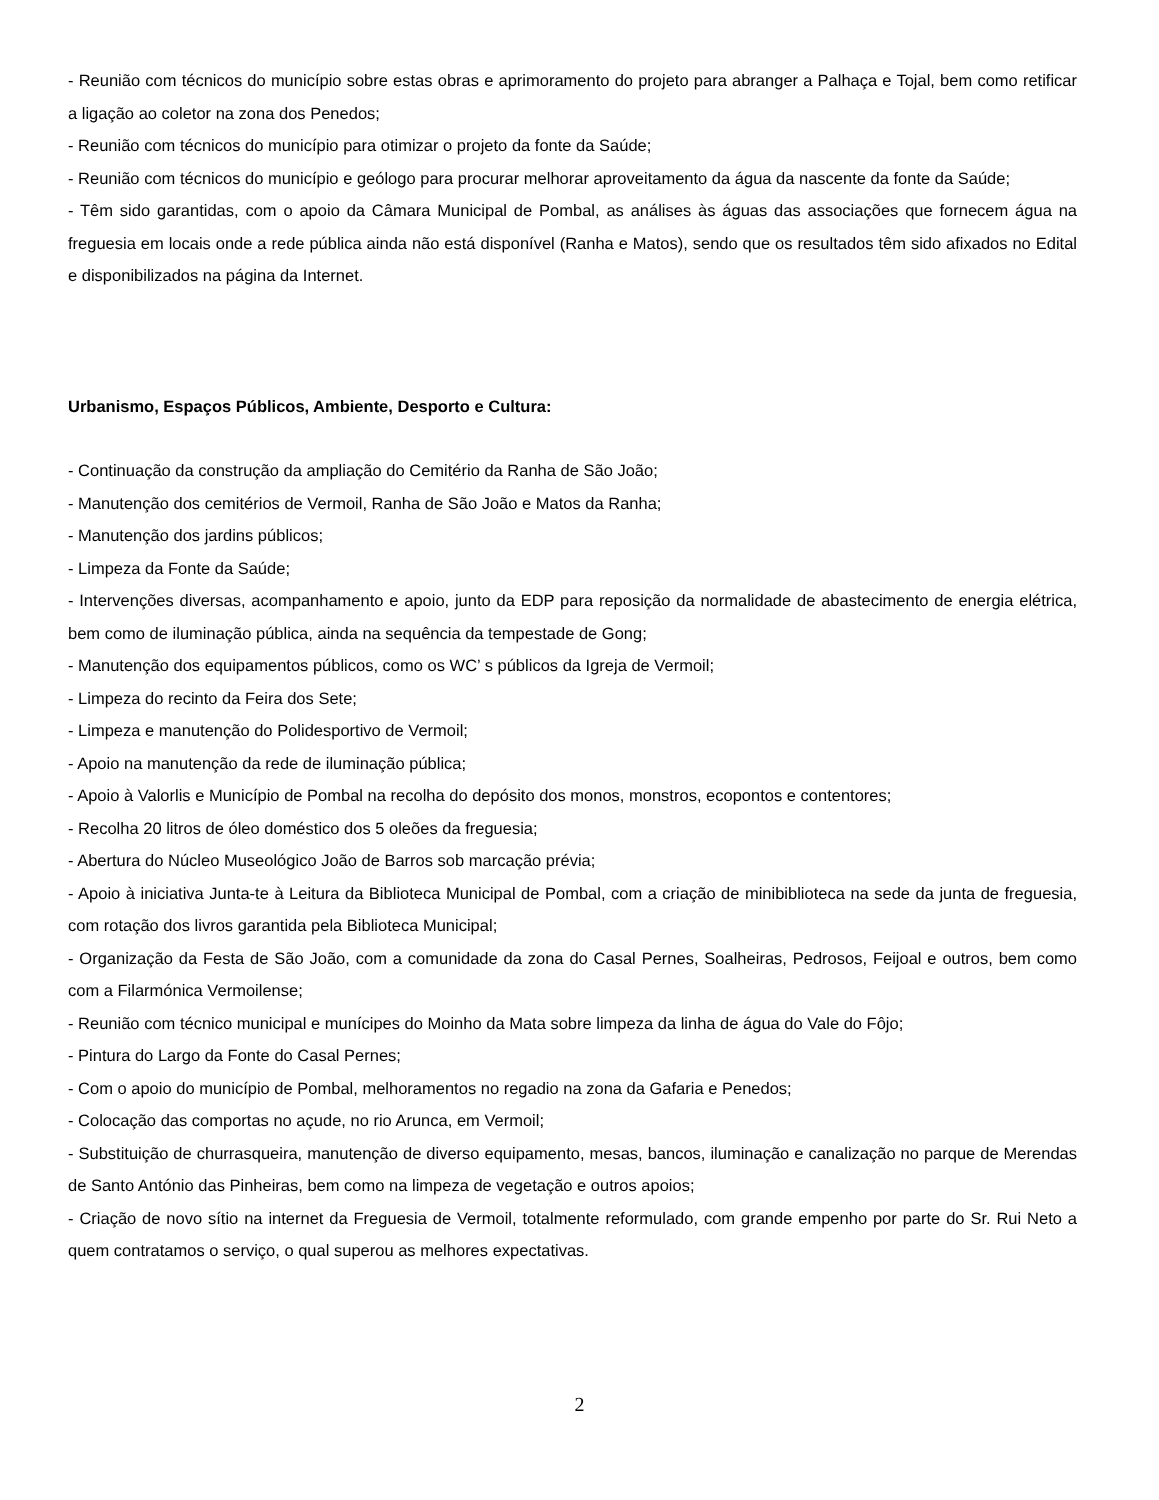- Reunião com técnicos do município sobre estas obras e aprimoramento do projeto para abranger a Palhaça e Tojal, bem como retificar a ligação ao coletor na zona dos Penedos;
- Reunião com técnicos do município para otimizar o projeto da fonte da Saúde;
- Reunião com técnicos do município e geólogo para procurar melhorar aproveitamento da água da nascente da fonte da Saúde;
- Têm sido garantidas, com o apoio da Câmara Municipal de Pombal, as análises às águas das associações que fornecem água na freguesia em locais onde a rede pública ainda não está disponível (Ranha e Matos), sendo que os resultados têm sido afixados no Edital e disponibilizados na página da Internet.
Urbanismo, Espaços Públicos, Ambiente, Desporto e Cultura:
- Continuação da construção da ampliação do Cemitério da Ranha de São João;
- Manutenção dos cemitérios de Vermoil, Ranha de São João e Matos da Ranha;
- Manutenção dos jardins públicos;
- Limpeza da Fonte da Saúde;
- Intervenções diversas, acompanhamento e apoio, junto da EDP para reposição da normalidade de abastecimento de energia elétrica, bem como de iluminação pública, ainda na sequência da tempestade de Gong;
- Manutenção dos equipamentos públicos, como os WC’ s públicos da Igreja de Vermoil;
- Limpeza do recinto da Feira dos Sete;
- Limpeza e manutenção do Polidesportivo de Vermoil;
- Apoio na manutenção da rede de iluminação pública;
- Apoio à Valorlis e Município de Pombal na recolha do depósito dos monos, monstros, ecopontos e contentores;
- Recolha 20 litros de óleo doméstico dos 5 oleões da freguesia;
- Abertura do Núcleo Museológico João de Barros sob marcação prévia;
- Apoio à iniciativa Junta-te à Leitura da Biblioteca Municipal de Pombal, com a criação de minibiblioteca na sede da junta de freguesia, com rotação dos livros garantida pela Biblioteca Municipal;
- Organização da Festa de São João, com a comunidade da zona do Casal Pernes, Soalheiras, Pedrosos, Feijoal e outros, bem como com a Filarmónica Vermoilense;
- Reunião com técnico municipal e munícipes do Moinho da Mata sobre limpeza da linha de água do Vale do Fôjo;
- Pintura do Largo da Fonte do Casal Pernes;
- Com o apoio do município de Pombal, melhoramentos no regadio na zona da Gafaria e Penedos;
- Colocação das comportas no açude, no rio Arunca, em Vermoil;
- Substituição de churrasqueira, manutenção de diverso equipamento, mesas, bancos, iluminação e canalização no parque de Merendas de Santo António das Pinheiras, bem como na limpeza de vegetação e outros apoios;
- Criação de novo sítio na internet da Freguesia de Vermoil, totalmente reformulado, com grande empenho por parte do Sr. Rui Neto a quem contratamos o serviço, o qual superou as melhores expectativas.
2